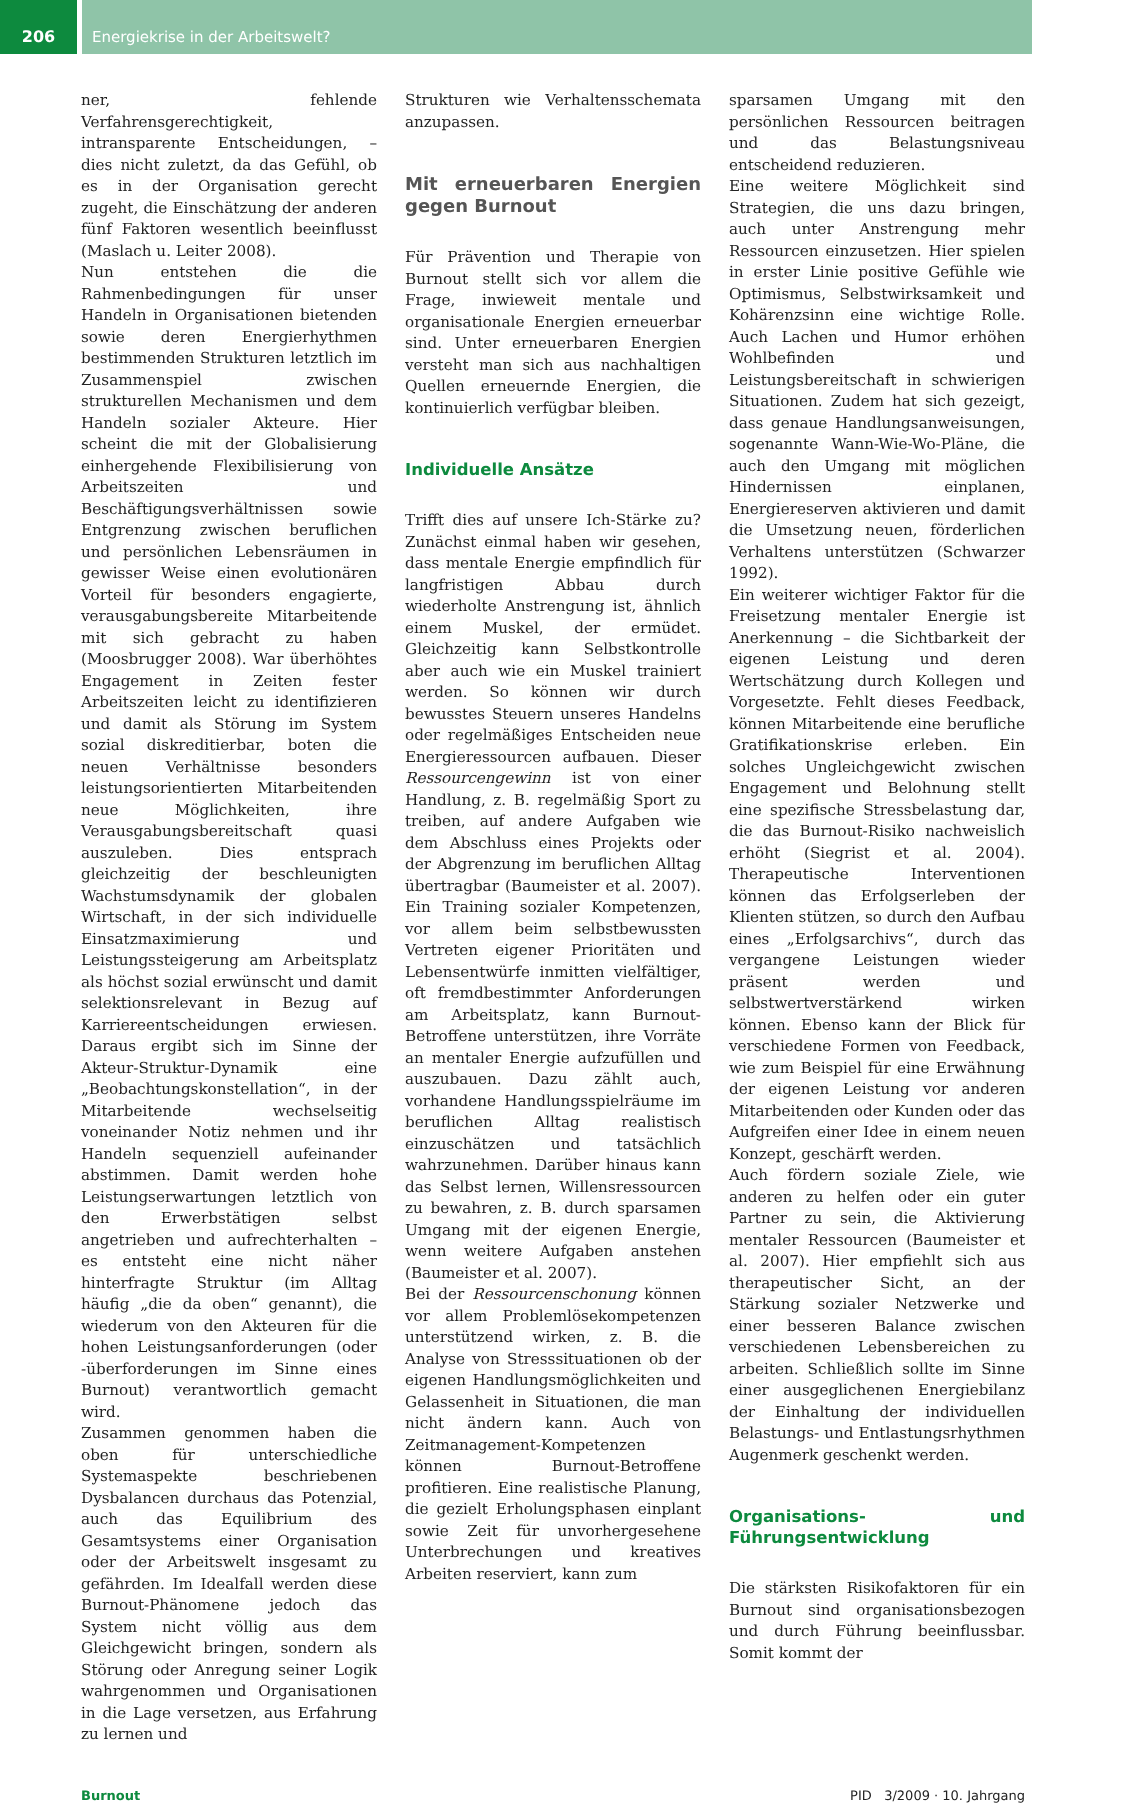206 Energiekrise in der Arbeitswelt?
ner, fehlende Verfahrensgerechtigkeit, intransparente Entscheidungen, – dies nicht zuletzt, da das Gefühl, ob es in der Organisation gerecht zugeht, die Einschätzung der anderen fünf Faktoren wesentlich beeinflusst (Maslach u. Leiter 2008).
Nun entstehen die die Rahmenbedingungen für unser Handeln in Organisationen bietenden sowie deren Energierhythmen bestimmenden Strukturen letztlich im Zusammenspiel zwischen strukturellen Mechanismen und dem Handeln sozialer Akteure. Hier scheint die mit der Globalisierung einhergehende Flexibilisierung von Arbeitszeiten und Beschäftigungsverhältnissen sowie Entgrenzung zwischen beruflichen und persönlichen Lebensräumen in gewisser Weise einen evolutionären Vorteil für besonders engagierte, verausgabungsbereite Mitarbeitende mit sich gebracht zu haben (Moosbrugger 2008). War überhöhtes Engagement in Zeiten fester Arbeitszeiten leicht zu identifizieren und damit als Störung im System sozial diskreditierbar, boten die neuen Verhältnisse besonders leistungsorientierten Mitarbeitenden neue Möglichkeiten, ihre Verausgabungsbereitschaft quasi auszuleben. Dies entsprach gleichzeitig der beschleunigten Wachstumsdynamik der globalen Wirtschaft, in der sich individuelle Einsatzmaximierung und Leistungssteigerung am Arbeitsplatz als höchst sozial erwünscht und damit selektionsrelevant in Bezug auf Karriereentscheidungen erwiesen. Daraus ergibt sich im Sinne der Akteur-Struktur-Dynamik eine „Beobachtungskonstellation“, in der Mitarbeitende wechselseitig voneinander Notiz nehmen und ihr Handeln sequenziell aufeinander abstimmen. Damit werden hohe Leistungserwartungen letztlich von den Erwerbstätigen selbst angetrieben und aufrechterhalten – es entsteht eine nicht näher hinterfragte Struktur (im Alltag häufig „die da oben“ genannt), die wiederum von den Akteuren für die hohen Leistungsanforderungen (oder -überforderungen im Sinne eines Burnout) verantwortlich gemacht wird.
Zusammen genommen haben die oben für unterschiedliche Systemaspekte beschriebenen Dysbalancen durchaus das Potenzial, auch das Equilibrium des Gesamtsystems einer Organisation oder der Arbeitswelt insgesamt zu gefährden. Im Idealfall werden diese Burnout-Phänomene jedoch das System nicht völlig aus dem Gleichgewicht bringen, sondern als Störung oder Anregung seiner Logik wahrgenommen und Organisationen in die Lage versetzen, aus Erfahrung zu lernen und
Strukturen wie Verhaltensschemata anzupassen.
Mit erneuerbaren Energien gegen Burnout
Für Prävention und Therapie von Burnout stellt sich vor allem die Frage, inwieweit mentale und organisationale Energien erneuerbar sind. Unter erneuerbaren Energien versteht man sich aus nachhaltigen Quellen erneuernde Energien, die kontinuierlich verfügbar bleiben.
Individuelle Ansätze
Trifft dies auf unsere Ich-Stärke zu? Zunächst einmal haben wir gesehen, dass mentale Energie empfindlich für langfristigen Abbau durch wiederholte Anstrengung ist, ähnlich einem Muskel, der ermüdet. Gleichzeitig kann Selbstkontrolle aber auch wie ein Muskel trainiert werden. So können wir durch bewusstes Steuern unseres Handelns oder regelmäßiges Entscheiden neue Energieressourcen aufbauen. Dieser Ressourcengewinn ist von einer Handlung, z. B. regelmäßig Sport zu treiben, auf andere Aufgaben wie dem Abschluss eines Projekts oder der Abgrenzung im beruflichen Alltag übertragbar (Baumeister et al. 2007). Ein Training sozialer Kompetenzen, vor allem beim selbstbewussten Vertreten eigener Prioritäten und Lebensentwürfe inmitten vielfältiger, oft fremdbestimmter Anforderungen am Arbeitsplatz, kann Burnout-Betroffene unterstützen, ihre Vorräte an mentaler Energie aufzufüllen und auszubauen. Dazu zählt auch, vorhandene Handlungsspielräume im beruflichen Alltag realistisch einzuschätzen und tatsächlich wahrzunehmen. Darüber hinaus kann das Selbst lernen, Willensressourcen zu bewahren, z. B. durch sparsamen Umgang mit der eigenen Energie, wenn weitere Aufgaben anstehen (Baumeister et al. 2007).
Bei der Ressourcenschonung können vor allem Problemlösekompetenzen unterstützend wirken, z. B. die Analyse von Stresssituationen ob der eigenen Handlungsmöglichkeiten und Gelassenheit in Situationen, die man nicht ändern kann. Auch von Zeitmanagement-Kompetenzen können Burnout-Betroffene profitieren. Eine realistische Planung, die gezielt Erholungsphasen einplant sowie Zeit für unvorhergesehene Unterbrechungen und kreatives Arbeiten reserviert, kann zum
sparsamen Umgang mit den persönlichen Ressourcen beitragen und das Belastungsniveau entscheidend reduzieren.
Eine weitere Möglichkeit sind Strategien, die uns dazu bringen, auch unter Anstrengung mehr Ressourcen einzusetzen. Hier spielen in erster Linie positive Gefühle wie Optimismus, Selbstwirksamkeit und Kohärenzsinn eine wichtige Rolle. Auch Lachen und Humor erhöhen Wohlbefinden und Leistungsbereitschaft in schwierigen Situationen. Zudem hat sich gezeigt, dass genaue Handlungsanweisungen, sogenannte Wann-Wie-Wo-Pläne, die auch den Umgang mit möglichen Hindernissen einplanen, Energiereserven aktivieren und damit die Umsetzung neuen, förderlichen Verhaltens unterstützen (Schwarzer 1992).
Ein weiterer wichtiger Faktor für die Freisetzung mentaler Energie ist Anerkennung – die Sichtbarkeit der eigenen Leistung und deren Wertschätzung durch Kollegen und Vorgesetzte. Fehlt dieses Feedback, können Mitarbeitende eine berufliche Gratifikationskrise erleben. Ein solches Ungleichgewicht zwischen Engagement und Belohnung stellt eine spezifische Stressbelastung dar, die das Burnout-Risiko nachweislich erhöht (Siegrist et al. 2004). Therapeutische Interventionen können das Erfolgserleben der Klienten stützen, so durch den Aufbau eines „Erfolgsarchivs“, durch das vergangene Leistungen wieder präsent werden und selbstwertverstärkend wirken können. Ebenso kann der Blick für verschiedene Formen von Feedback, wie zum Beispiel für eine Erwähnung der eigenen Leistung vor anderen Mitarbeitenden oder Kunden oder das Aufgreifen einer Idee in einem neuen Konzept, geschärft werden.
Auch fördern soziale Ziele, wie anderen zu helfen oder ein guter Partner zu sein, die Aktivierung mentaler Ressourcen (Baumeister et al. 2007). Hier empfiehlt sich aus therapeutischer Sicht, an der Stärkung sozialer Netzwerke und einer besseren Balance zwischen verschiedenen Lebensbereichen zu arbeiten. Schließlich sollte im Sinne einer ausgeglichenen Energiebilanz der Einhaltung der individuellen Belastungs- und Entlastungsrhythmen Augenmerk geschenkt werden.
Organisations- und Führungsentwicklung
Die stärksten Risikofaktoren für ein Burnout sind organisationsbezogen und durch Führung beeinflussbar. Somit kommt der
Burnout PID 3/2009 · 10. Jahrgang